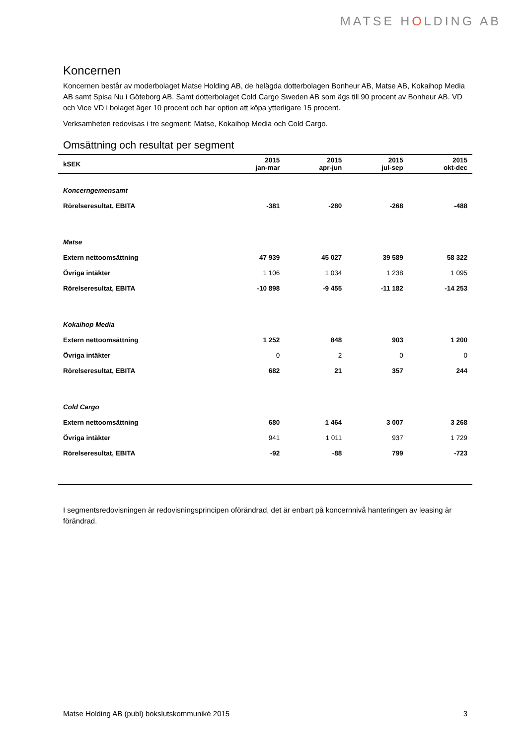MATSE HOLDING AB
Koncernen
Koncernen består av moderbolaget Matse Holding AB, de helägda dotterbolagen Bonheur AB, Matse AB, Kokaihop Media AB samt Spisa Nu i Göteborg AB. Samt dotterbolaget Cold Cargo Sweden AB som ägs till 90 procent av Bonheur AB. VD och Vice VD i bolaget äger 10 procent och har option att köpa ytterligare 15 procent.
Verksamheten redovisas i tre segment: Matse, Kokaihop Media och Cold Cargo.
Omsättning och resultat per segment
| kSEK | 2015 jan-mar | 2015 apr-jun | 2015 jul-sep | 2015 okt-dec |
| --- | --- | --- | --- | --- |
| Koncerngemensamt | | | | |
| Rörelseresultat, EBITA | -381 | -280 | -268 | -488 |
| Matse | | | | |
| Extern nettoomsättning | 47 939 | 45 027 | 39 589 | 58 322 |
| Övriga intäkter | 1 106 | 1 034 | 1 238 | 1 095 |
| Rörelseresultat, EBITA | -10 898 | -9 455 | -11 182 | -14 253 |
| Kokaihop Media | | | | |
| Extern nettoomsättning | 1 252 | 848 | 903 | 1 200 |
| Övriga intäkter | 0 | 2 | 0 | 0 |
| Rörelseresultat, EBITA | 682 | 21 | 357 | 244 |
| Cold Cargo | | | | |
| Extern nettoomsättning | 680 | 1 464 | 3 007 | 3 268 |
| Övriga intäkter | 941 | 1 011 | 937 | 1 729 |
| Rörelseresultat, EBITA | -92 | -88 | 799 | -723 |
I segmentsredovisningen är redovisningsprincipen oförändrad, det är enbart på koncernnivå hanteringen av leasing är förändrad.
Matse Holding AB (publ) bokslutskommuniké 2015 3